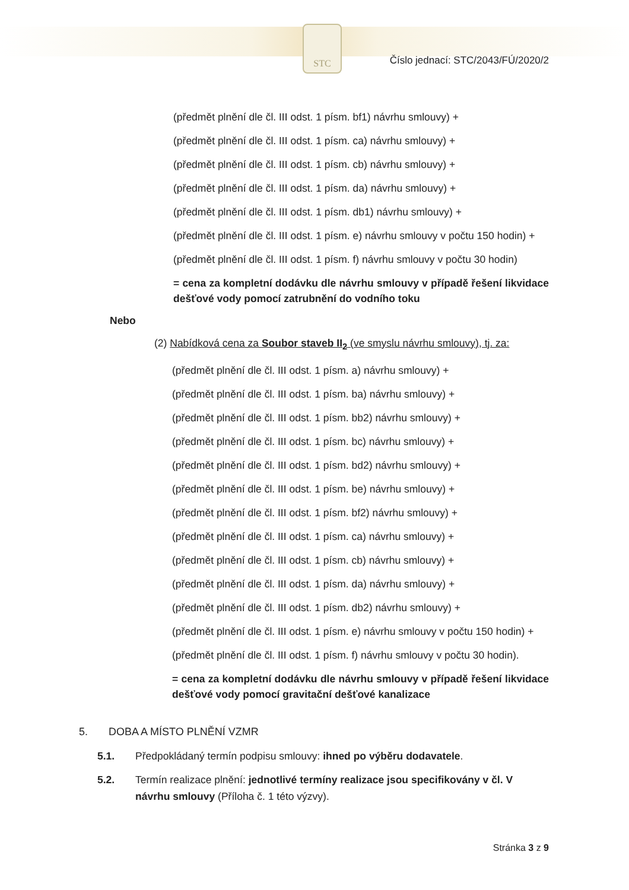STC
Číslo jednací: STC/2043/FÚ/2020/2
(předmět plnění dle čl. III odst. 1 písm. bf1) návrhu smlouvy) +
(předmět plnění dle čl. III odst. 1 písm. ca) návrhu smlouvy) +
(předmět plnění dle čl. III odst. 1 písm. cb) návrhu smlouvy) +
(předmět plnění dle čl. III odst. 1 písm. da) návrhu smlouvy) +
(předmět plnění dle čl. III odst. 1 písm. db1) návrhu smlouvy) +
(předmět plnění dle čl. III odst. 1 písm. e) návrhu smlouvy v počtu 150 hodin) +
(předmět plnění dle čl. III odst. 1 písm. f) návrhu smlouvy v počtu 30 hodin)
= cena za kompletní dodávku dle návrhu smlouvy v případě řešení likvidace dešťové vody pomocí zatrubnění do vodního toku
Nebo
(2) Nabídková cena za Soubor staveb II<sub>2</sub> (ve smyslu návrhu smlouvy), tj. za:
(předmět plnění dle čl. III odst. 1 písm. a) návrhu smlouvy) +
(předmět plnění dle čl. III odst. 1 písm. ba) návrhu smlouvy) +
(předmět plnění dle čl. III odst. 1 písm. bb2) návrhu smlouvy) +
(předmět plnění dle čl. III odst. 1 písm. bc) návrhu smlouvy) +
(předmět plnění dle čl. III odst. 1 písm. bd2) návrhu smlouvy) +
(předmět plnění dle čl. III odst. 1 písm. be) návrhu smlouvy) +
(předmět plnění dle čl. III odst. 1 písm. bf2) návrhu smlouvy) +
(předmět plnění dle čl. III odst. 1 písm. ca) návrhu smlouvy) +
(předmět plnění dle čl. III odst. 1 písm. cb) návrhu smlouvy) +
(předmět plnění dle čl. III odst. 1 písm. da) návrhu smlouvy) +
(předmět plnění dle čl. III odst. 1 písm. db2) návrhu smlouvy) +
(předmět plnění dle čl. III odst. 1 písm. e) návrhu smlouvy v počtu 150 hodin) +
(předmět plnění dle čl. III odst. 1 písm. f) návrhu smlouvy v počtu 30 hodin).
= cena za kompletní dodávku dle návrhu smlouvy v případě řešení likvidace dešťové vody pomocí gravitační dešťové kanalizace
5. DOBA A MÍSTO PLNĚNÍ VZMR
5.1. Předpokládaný termín podpisu smlouvy: ihned po výběru dodavatele.
5.2. Termín realizace plnění: jednotlivé termíny realizace jsou specifikovány v čl. V návrhu smlouvy (Příloha č. 1 této výzvy).
Stránka 3 z 9